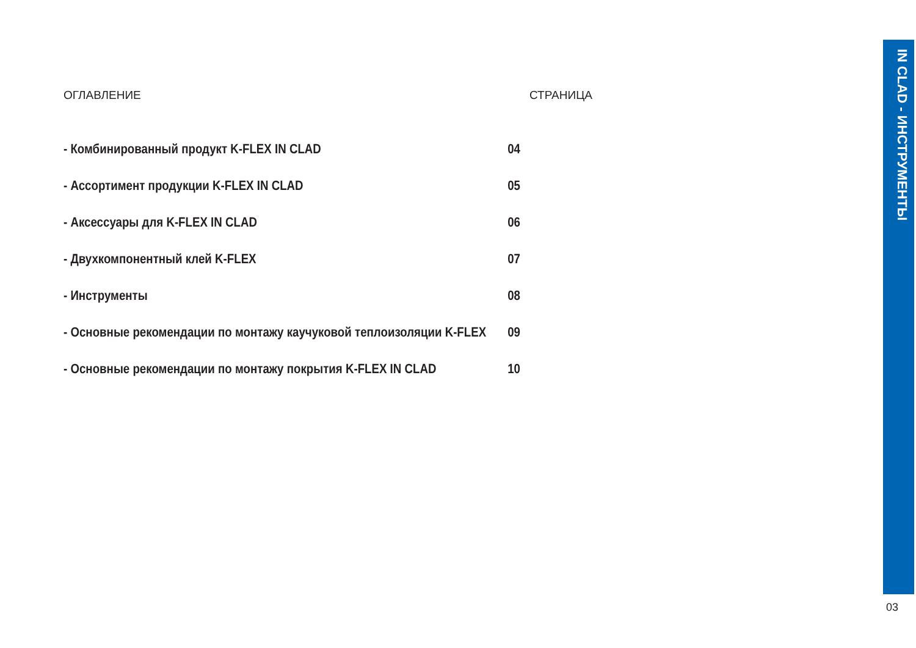ОГЛАВЛЕНИЕ СТРАНИЦА
- Комбинированный продукт K-FLEX IN CLAD 04
- Ассортимент продукции K-FLEX IN CLAD 05
- Аксессуары для K-FLEX IN CLAD 06
- Двухкомпонентный клей K-FLEX 07
- Инструменты 08
- Основные рекомендации по монтажу каучуковой теплоизоляции K-FLEX 09
- Основные рекомендации по монтажу покрытия K-FLEX IN CLAD 10
IN CLAD - ИНСТРУМЕНТЫ
03